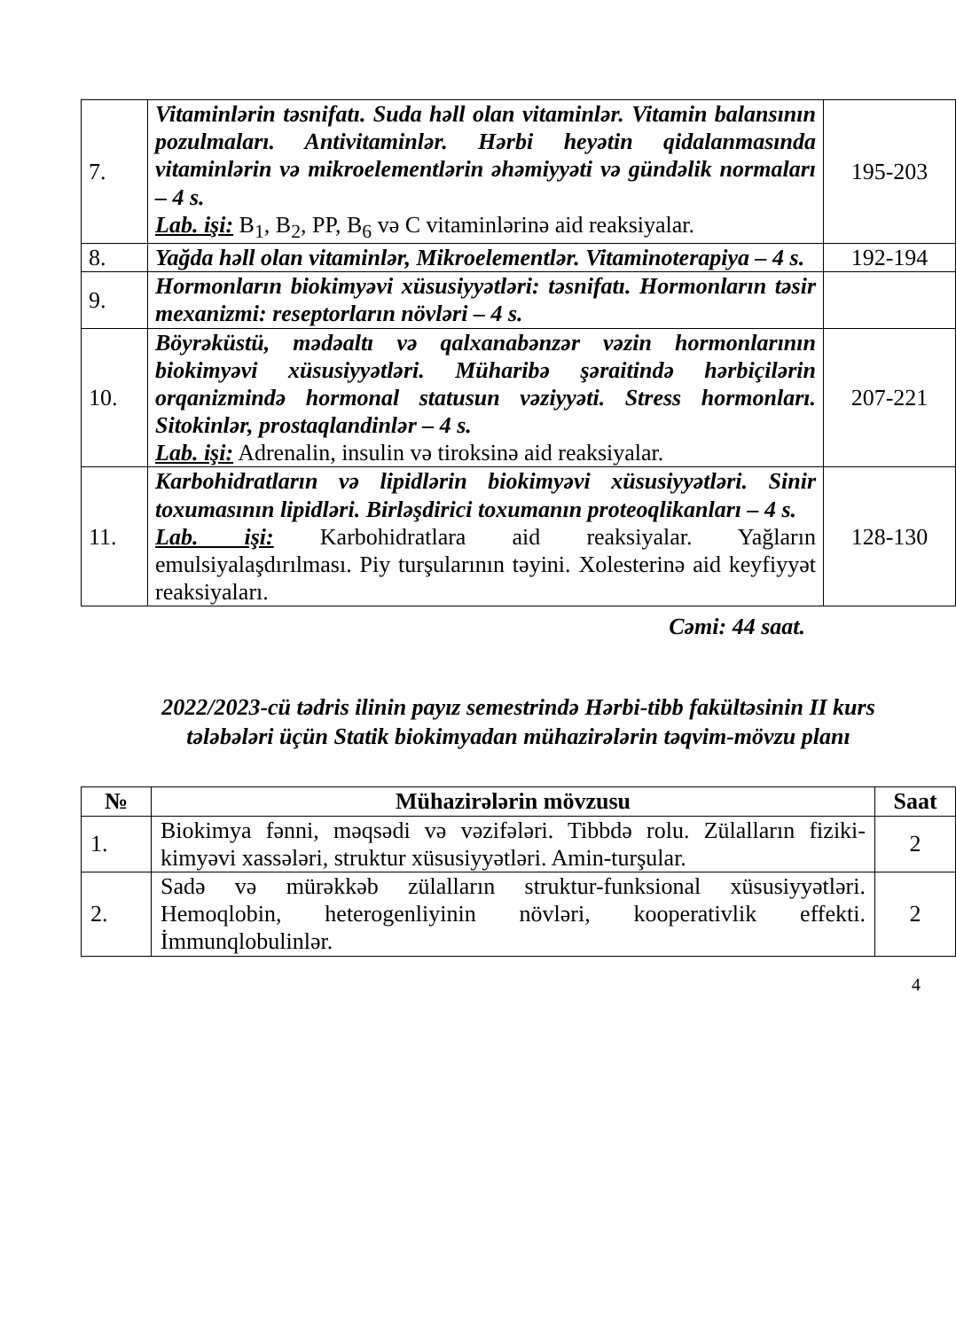| 7. | Vitaminlərin təsnifatı. Suda həll olan vitaminlər. Vitamin balansının pozulmaları. Antivitaminlər. Hərbi heyətin qidalanmasında vitaminlərin və mikroelementlərin əhəmiyyəti və gündəlik normaları – 4 s. Lab. işi: B<sub>1</sub>, B<sub>2</sub>, PP, B<sub>6</sub> və C vitaminlərinə aid reaksiyalar. | 195-203 |
| 8. | Yağda həll olan vitaminlər, Mikroelementlər. Vitaminoterapiya – 4 s. | 192-194 |
| 9. | Hormonların biokimyəvi xüsusiyyətləri: təsnifatı. Hormonların təsir mexanizmi: reseptorların növləri – 4 s. | |
| 10. | Böyrəküstü, mədəaltı və qalxanabənzər vəzin hormonlarının biokimyəvi xüsusiyyətləri. Müharibə şəraitində hərbiçilərin orqanizmində hormonal statusun vəziyyəti. Stress hormonları. Sitokinlər, prostaqlandinlər – 4 s. Lab. işi: Adrenalin, insulin və tiroksinə aid reaksiyalar. | 207-221 |
| 11. | Karbohidratların və lipidlərin biokimyəvi xüsusiyyətləri. Sinir toxumasının lipidləri. Birləşdirici toxumanın proteoqlikanları – 4 s. Lab. işi: Karbohidratlara aid reaksiyalar. Yağların emulsiyalaşdırılması. Piy turşularının təyini. Xolesterinə aid keyfiyyət reaksiyaları. | 128-130 |
Cəmi: 44 saat.
2022/2023-cü tədris ilinin payız semestrində Hərbi-tibb fakültəsinin II kurs tələbələri üçün Statik biokimyadan mühazirələrin təqvim-mövzu planı
| № | Mühazirələrin mövzusu | Saat |
| --- | --- | --- |
| 1. | Biokimya fənni, məqsədi və vəzifələri. Tibbdə rolu. Zülalların fiziki-kimyəvi xassələri, struktur xüsusiyyətləri. Amin-turşular. | 2 |
| 2. | Sadə və mürəkkəb zülalların struktur-funksional xüsusiyyətləri. Hemoqlobin, heterogenliyinin növləri, kooperativlik effekti. İmmunqlobulinlər. | 2 |
4